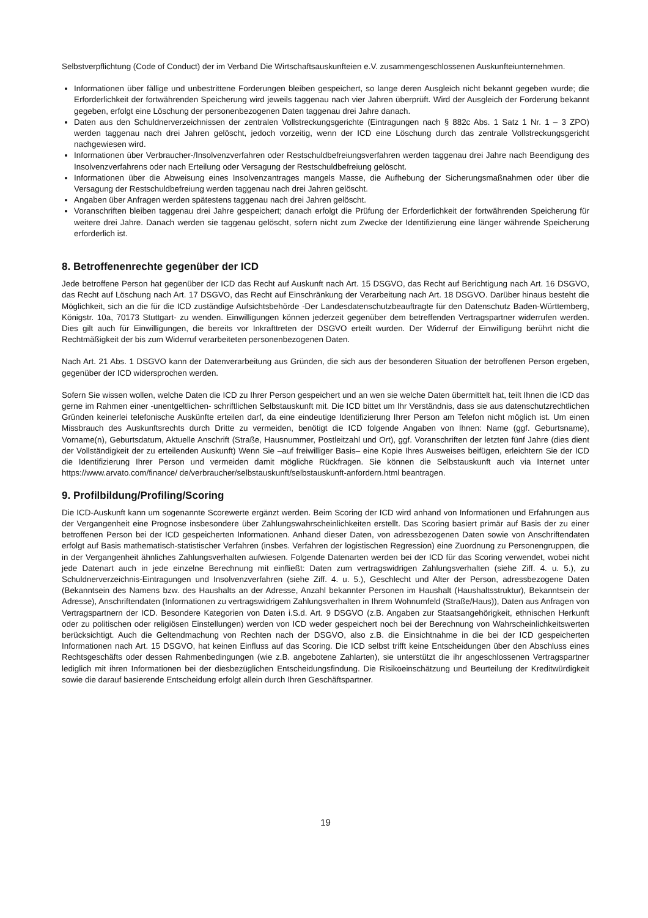Selbstverpflichtung (Code of Conduct) der im Verband Die Wirtschaftsauskunfteien e.V. zusammengeschlossenen Auskunfteiunternehmen.
Informationen über fällige und unbestrittene Forderungen bleiben gespeichert, so lange deren Ausgleich nicht bekannt gegeben wurde; die Erforderlichkeit der fortwährenden Speicherung wird jeweils taggenau nach vier Jahren überprüft. Wird der Ausgleich der Forderung bekannt gegeben, erfolgt eine Löschung der personenbezogenen Daten taggenau drei Jahre danach.
Daten aus den Schuldnerverzeichnissen der zentralen Vollstreckungsgerichte (Eintragungen nach § 882c Abs. 1 Satz 1 Nr. 1 – 3 ZPO) werden taggenau nach drei Jahren gelöscht, jedoch vorzeitig, wenn der ICD eine Löschung durch das zentrale Vollstreckungsgericht nachgewiesen wird.
Informationen über Verbraucher-/Insolvenzverfahren oder Restschuldbefreiungsverfahren werden taggenau drei Jahre nach Beendigung des Insolvenzverfahrens oder nach Erteilung oder Versagung der Restschuldbefreiung gelöscht.
Informationen über die Abweisung eines Insolvenzantrages mangels Masse, die Aufhebung der Sicherungsmaßnahmen oder über die Versagung der Restschuldbefreiung werden taggenau nach drei Jahren gelöscht.
Angaben über Anfragen werden spätestens taggenau nach drei Jahren gelöscht.
Voranschriften bleiben taggenau drei Jahre gespeichert; danach erfolgt die Prüfung der Erforderlichkeit der fortwährenden Speicherung für weitere drei Jahre. Danach werden sie taggenau gelöscht, sofern nicht zum Zwecke der Identifizierung eine länger währende Speicherung erforderlich ist.
8. Betroffenenrechte gegenüber der ICD
Jede betroffene Person hat gegenüber der ICD das Recht auf Auskunft nach Art. 15 DSGVO, das Recht auf Berichtigung nach Art. 16 DSGVO, das Recht auf Löschung nach Art. 17 DSGVO, das Recht auf Einschränkung der Verarbeitung nach Art. 18 DSGVO. Darüber hinaus besteht die Möglichkeit, sich an die für die ICD zuständige Aufsichtsbehörde -Der Landesdatenschutzbeauftragte für den Datenschutz Baden-Württemberg, Königstr. 10a, 70173 Stuttgart- zu wenden. Einwilligungen können jederzeit gegenüber dem betreffenden Vertragspartner widerrufen werden. Dies gilt auch für Einwilligungen, die bereits vor Inkrafttreten der DSGVO erteilt wurden. Der Widerruf der Einwilligung berührt nicht die Rechtmäßigkeit der bis zum Widerruf verarbeiteten personenbezogenen Daten.
Nach Art. 21 Abs. 1 DSGVO kann der Datenverarbeitung aus Gründen, die sich aus der besonderen Situation der betroffenen Person ergeben, gegenüber der ICD widersprochen werden.
Sofern Sie wissen wollen, welche Daten die ICD zu Ihrer Person gespeichert und an wen sie welche Daten übermittelt hat, teilt Ihnen die ICD das gerne im Rahmen einer -unentgeltlichen- schriftlichen Selbstauskunft mit. Die ICD bittet um Ihr Verständnis, dass sie aus datenschutzrechtlichen Gründen keinerlei telefonische Auskünfte erteilen darf, da eine eindeutige Identifizierung Ihrer Person am Telefon nicht möglich ist. Um einen Missbrauch des Auskunftsrechts durch Dritte zu vermeiden, benötigt die ICD folgende Angaben von Ihnen: Name (ggf. Geburtsname), Vorname(n), Geburtsdatum, Aktuelle Anschrift (Straße, Hausnummer, Postleitzahl und Ort), ggf. Voranschriften der letzten fünf Jahre (dies dient der Vollständigkeit der zu erteilenden Auskunft) Wenn Sie –auf freiwilliger Basis– eine Kopie Ihres Ausweises beifügen, erleichtern Sie der ICD die Identifizierung Ihrer Person und vermeiden damit mögliche Rückfragen. Sie können die Selbstauskunft auch via Internet unter https://www.arvato.com/finance/ de/verbraucher/selbstauskunft/selbstauskunft-anfordern.html beantragen.
9. Profilbildung/Profiling/Scoring
Die ICD-Auskunft kann um sogenannte Scorewerte ergänzt werden. Beim Scoring der ICD wird anhand von Informationen und Erfahrungen aus der Vergangenheit eine Prognose insbesondere über Zahlungswahrscheinlichkeiten erstellt. Das Scoring basiert primär auf Basis der zu einer betroffenen Person bei der ICD gespeicherten Informationen. Anhand dieser Daten, von adressbezogenen Daten sowie von Anschriftendaten erfolgt auf Basis mathematisch-statistischer Verfahren (insbes. Verfahren der logistischen Regression) eine Zuordnung zu Personengruppen, die in der Vergangenheit ähnliches Zahlungsverhalten aufwiesen. Folgende Datenarten werden bei der ICD für das Scoring verwendet, wobei nicht jede Datenart auch in jede einzelne Berechnung mit einfließt: Daten zum vertragswidrigen Zahlungsverhalten (siehe Ziff. 4. u. 5.), zu Schuldnerverzeichnis-Eintragungen und Insolvenzverfahren (siehe Ziff. 4. u. 5.), Geschlecht und Alter der Person, adressbezogene Daten (Bekanntsein des Namens bzw. des Haushalts an der Adresse, Anzahl bekannter Personen im Haushalt (Haushaltsstruktur), Bekanntsein der Adresse), Anschriftendaten (Informationen zu vertragswidrigem Zahlungsverhalten in Ihrem Wohnumfeld (Straße/Haus)), Daten aus Anfragen von Vertragspartnern der ICD. Besondere Kategorien von Daten i.S.d. Art. 9 DSGVO (z.B. Angaben zur Staatsangehörigkeit, ethnischen Herkunft oder zu politischen oder religiösen Einstellungen) werden von ICD weder gespeichert noch bei der Berechnung von Wahrscheinlichkeitswerten berücksichtigt. Auch die Geltendmachung von Rechten nach der DSGVO, also z.B. die Einsichtnahme in die bei der ICD gespeicherten Informationen nach Art. 15 DSGVO, hat keinen Einfluss auf das Scoring. Die ICD selbst trifft keine Entscheidungen über den Abschluss eines Rechtsgeschäfts oder dessen Rahmenbedingungen (wie z.B. angebotene Zahlarten), sie unterstützt die ihr angeschlossenen Vertragspartner lediglich mit ihren Informationen bei der diesbezüglichen Entscheidungsfindung. Die Risikoeinschätzung und Beurteilung der Kreditwürdigkeit sowie die darauf basierende Entscheidung erfolgt allein durch Ihren Geschäftspartner.
19